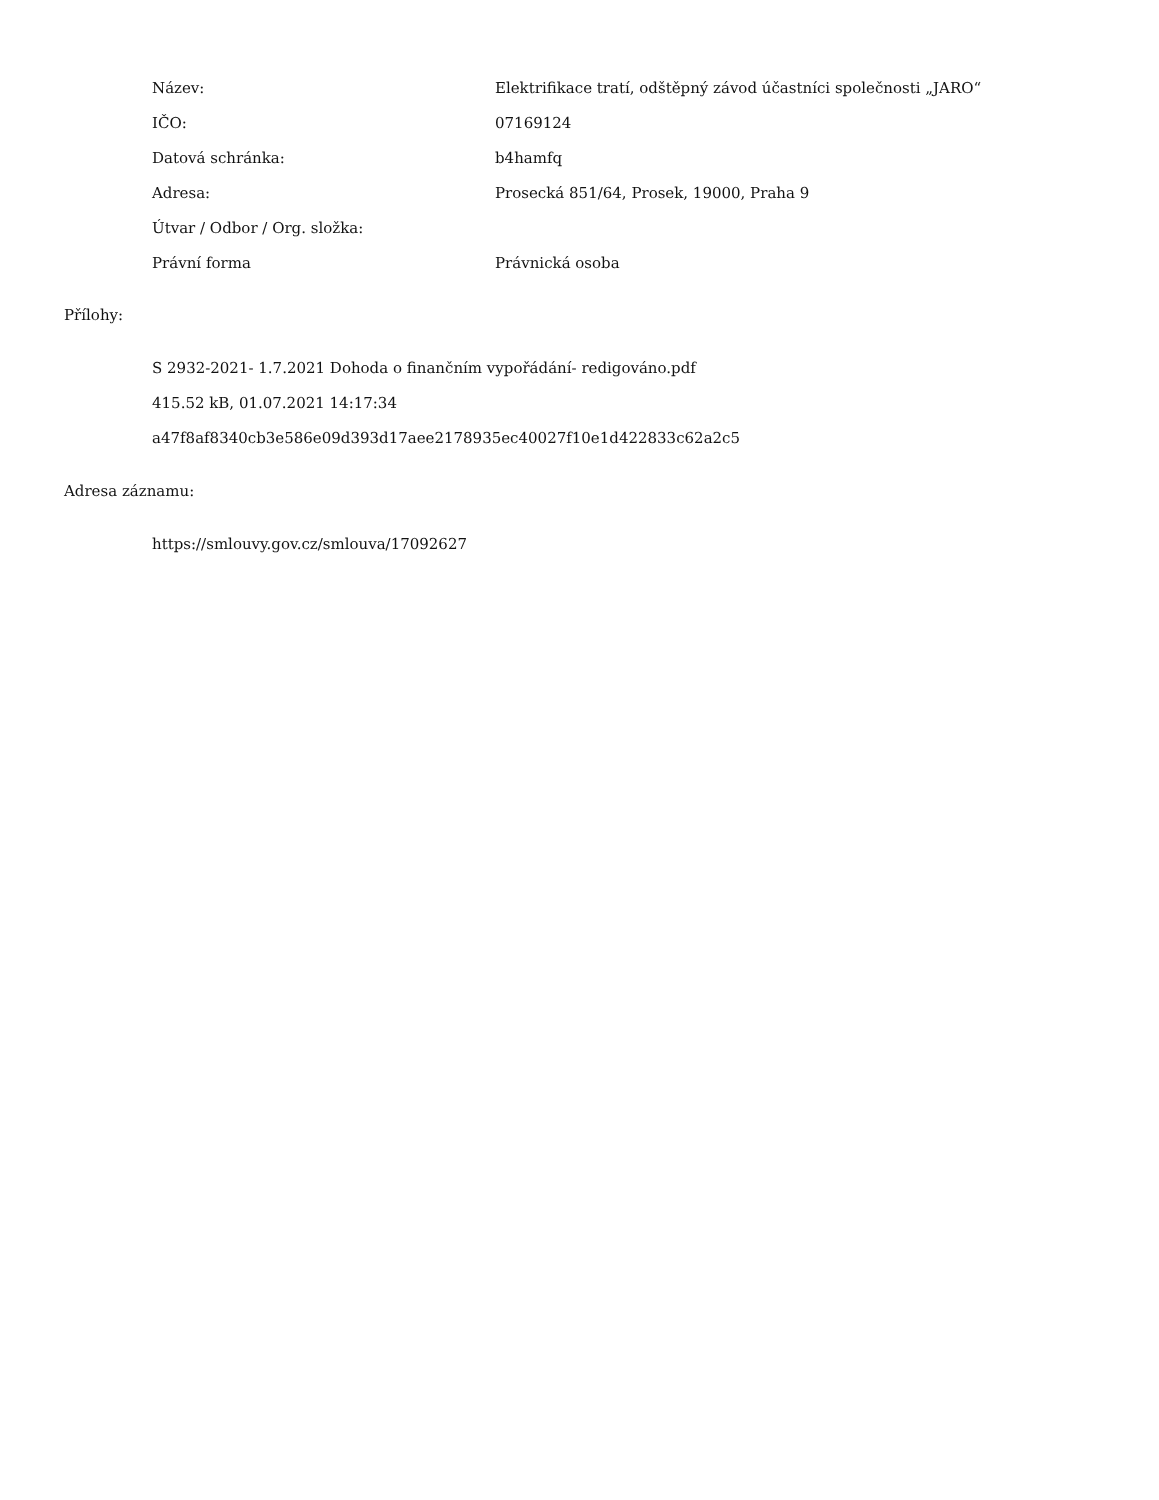| Název: | Elektrifikace tratí, odštěpný závod účastníci společnosti „JARO“ |
| IČO: | 07169124 |
| Datová schránka: | b4hamfq |
| Adresa: | Prosecká 851/64, Prosek, 19000, Praha 9 |
| Útvar / Odbor / Org. složka: | |
| Právní forma | Právnická osoba |
Přílohy:
S 2932-2021- 1.7.2021 Dohoda o finančním vypořádání- redigováno.pdf
415.52 kB, 01.07.2021 14:17:34
a47f8af8340cb3e586e09d393d17aee2178935ec40027f10e1d422833c62a2c5
Adresa záznamu:
https://smlouvy.gov.cz/smlouva/17092627